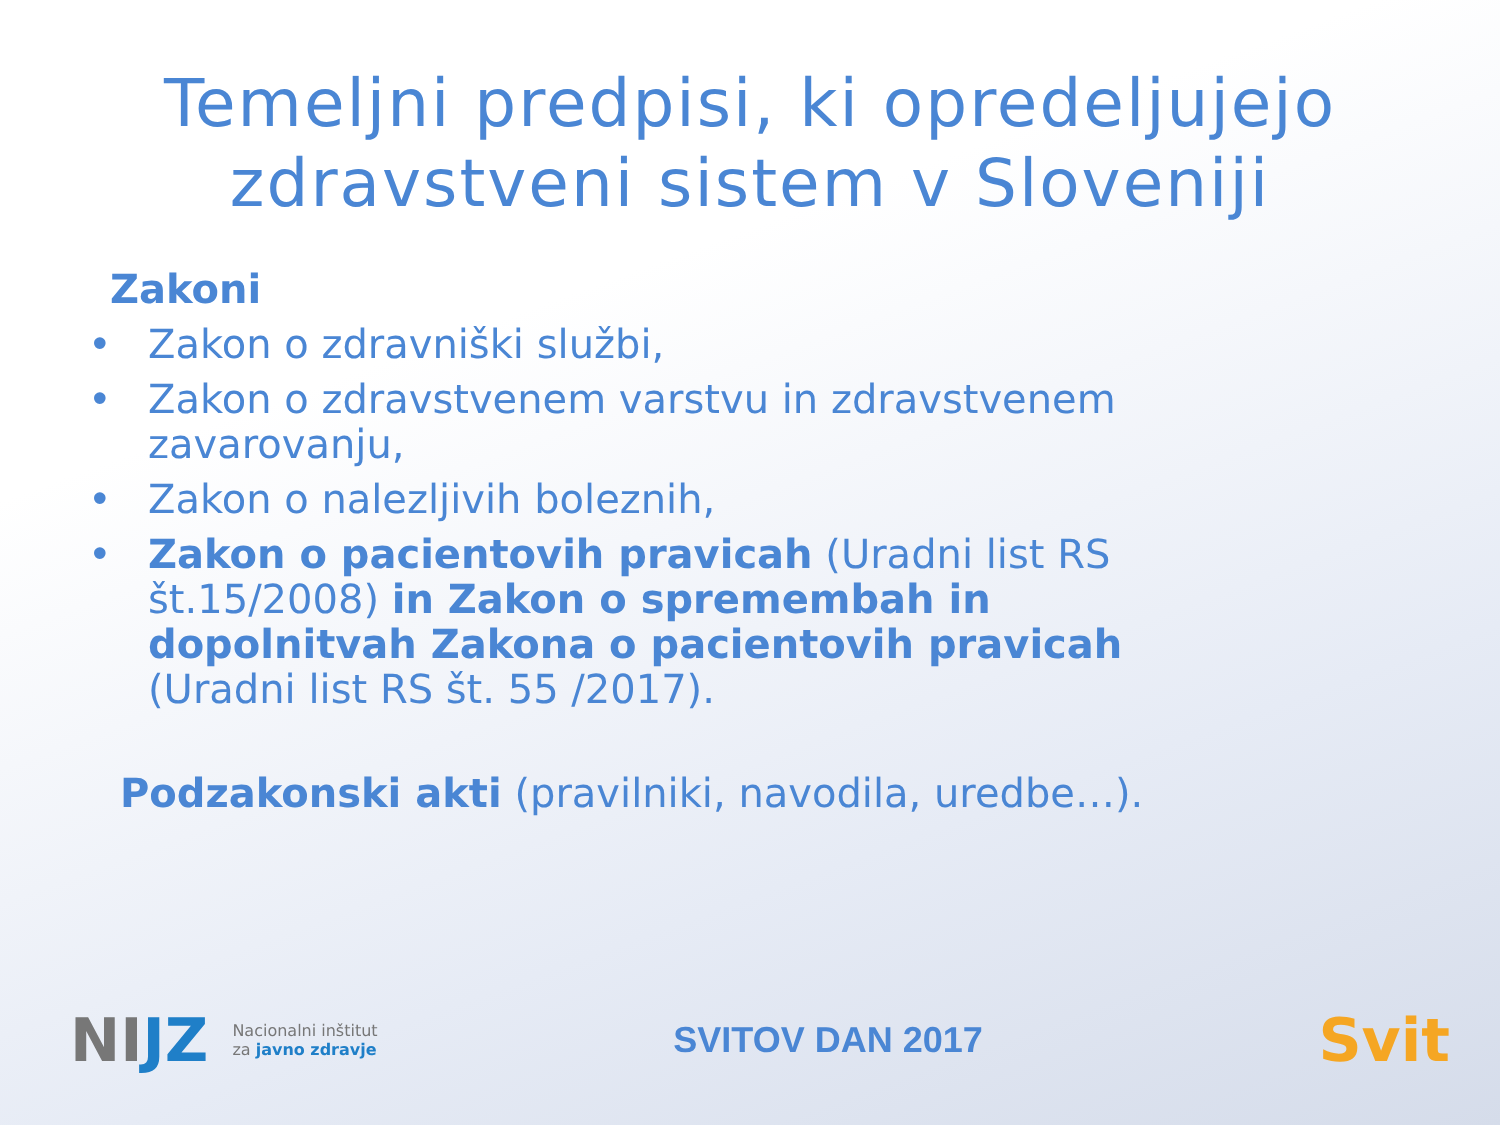Temeljni predpisi, ki opredeljujejo zdravstveni sistem v Sloveniji
Zakoni
• Zakon o zdravniški službi,
• Zakon o zdravstvenem varstvu in zdravstvenem zavarovanju,
• Zakon o nalezljivih boleznih,
• Zakon o pacientovih pravicah (Uradni list RS št.15/2008) in Zakon o spremembah in dopolnitvah Zakona o pacientovih pravicah (Uradni list RS št. 55 /2017).
Podzakonski akti (pravilniki, navodila, uredbe…).
NIJZ Nacionalni inštitut
za javno zdravje
SVITOV DAN 2017
Svit